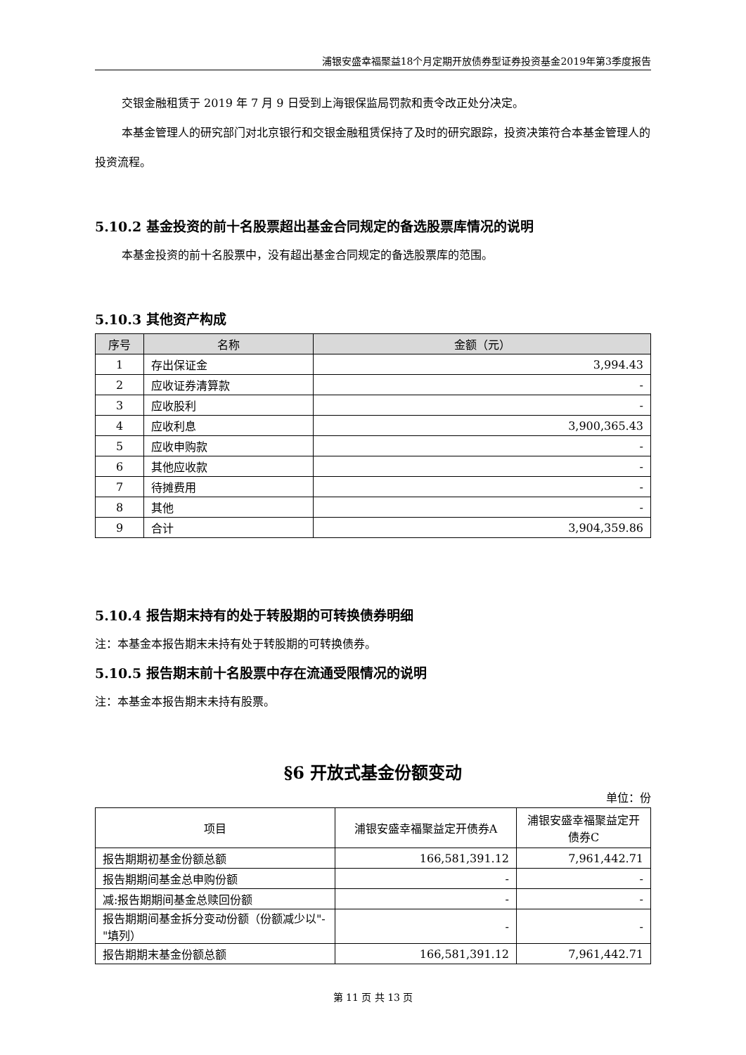浦银安盛幸福聚益18个月定期开放债券型证券投资基金2019年第3季度报告
交银金融租赁于 2019 年 7 月 9 日受到上海银保监局罚款和责令改正处分决定。
本基金管理人的研究部门对北京银行和交银金融租赁保持了及时的研究跟踪，投资决策符合本基金管理人的投资流程。
5.10.2 基金投资的前十名股票超出基金合同规定的备选股票库情况的说明
本基金投资的前十名股票中，没有超出基金合同规定的备选股票库的范围。
5.10.3 其他资产构成
| 序号 | 名称 | 金额（元） |
| --- | --- | --- |
| 1 | 存出保证金 | 3,994.43 |
| 2 | 应收证券清算款 | - |
| 3 | 应收股利 | - |
| 4 | 应收利息 | 3,900,365.43 |
| 5 | 应收申购款 | - |
| 6 | 其他应收款 | - |
| 7 | 待摊费用 | - |
| 8 | 其他 | - |
| 9 | 合计 | 3,904,359.86 |
5.10.4 报告期末持有的处于转股期的可转换债券明细
注：本基金本报告期末未持有处于转股期的可转换债券。
5.10.5 报告期末前十名股票中存在流通受限情况的说明
注：本基金本报告期末未持有股票。
§6 开放式基金份额变动
单位：份
| 项目 | 浦银安盛幸福聚益定开债券A | 浦银安盛幸福聚益定开债券C |
| 报告期期初基金份额总额 | 166,581,391.12 | 7,961,442.71 |
| 报告期期间基金总申购份额 | - | - |
| 减:报告期期间基金总赎回份额 | - | - |
| 报告期期间基金拆分变动份额（份额减少以"-"填列） | - | - |
| 报告期期末基金份额总额 | 166,581,391.12 | 7,961,442.71 |
第 11 页 共 13 页